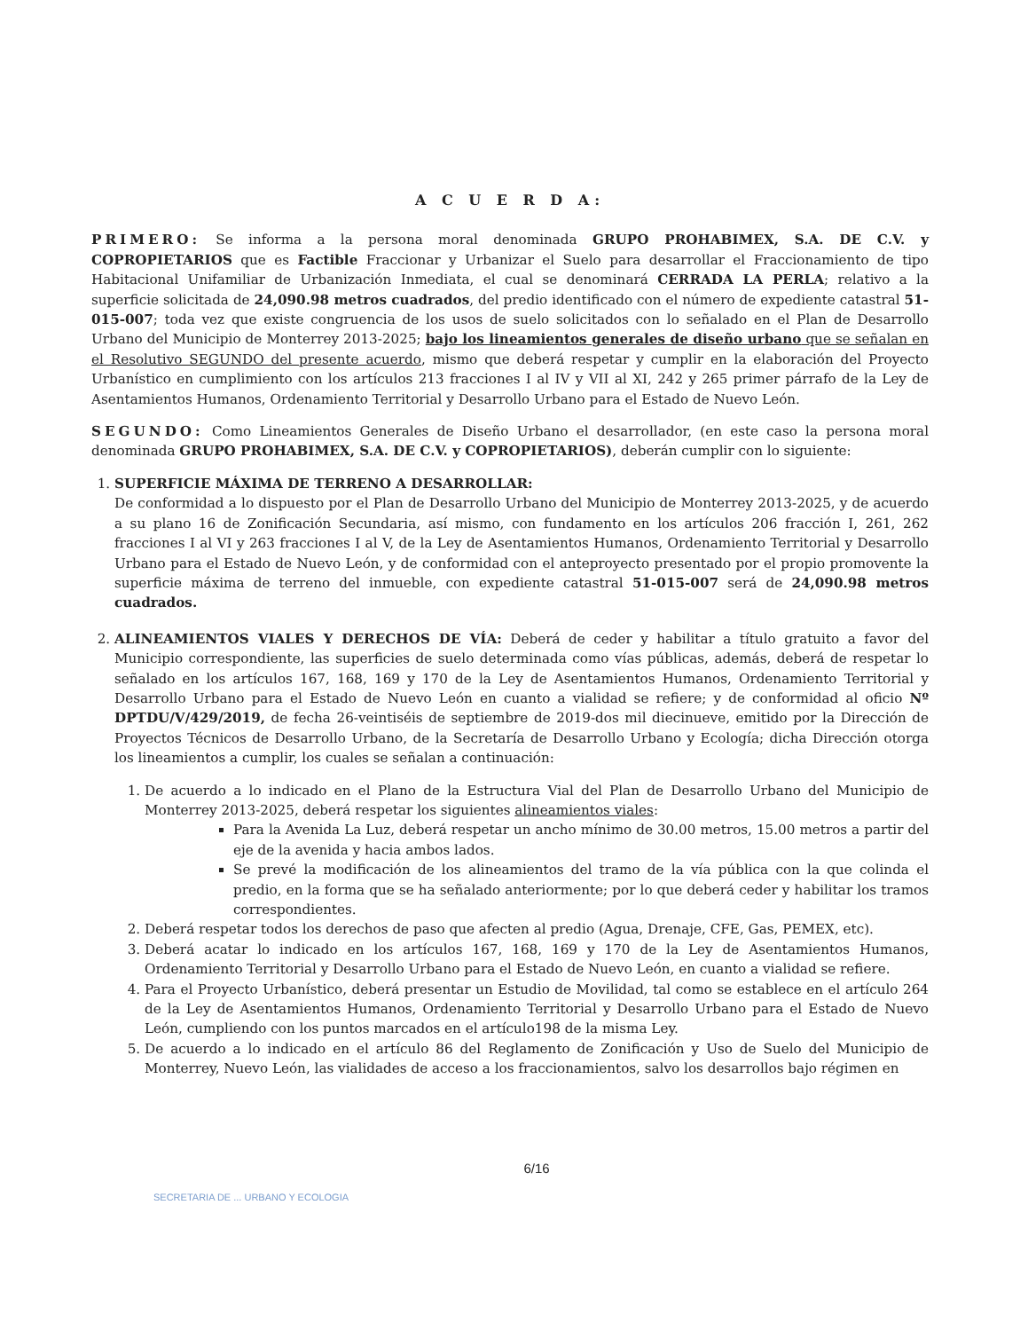A C U E R D A:
PRIMERO: Se informa a la persona moral denominada GRUPO PROHABIMEX, S.A. DE C.V. y COPROPIETARIOS que es Factible Fraccionar y Urbanizar el Suelo para desarrollar el Fraccionamiento de tipo Habitacional Unifamiliar de Urbanización Inmediata, el cual se denominará CERRADA LA PERLA; relativo a la superficie solicitada de 24,090.98 metros cuadrados, del predio identificado con el número de expediente catastral 51-015-007; toda vez que existe congruencia de los usos de suelo solicitados con lo señalado en el Plan de Desarrollo Urbano del Municipio de Monterrey 2013-2025; bajo los lineamientos generales de diseño urbano que se señalan en el Resolutivo SEGUNDO del presente acuerdo, mismo que deberá respetar y cumplir en la elaboración del Proyecto Urbanístico en cumplimiento con los artículos 213 fracciones I al IV y VII al XI, 242 y 265 primer párrafo de la Ley de Asentamientos Humanos, Ordenamiento Territorial y Desarrollo Urbano para el Estado de Nuevo León.
SEGUNDO: Como Lineamientos Generales de Diseño Urbano el desarrollador, (en este caso la persona moral denominada GRUPO PROHABIMEX, S.A. DE C.V. y COPROPIETARIOS), deberán cumplir con lo siguiente:
1. SUPERFICIE MÁXIMA DE TERRENO A DESARROLLAR:
De conformidad a lo dispuesto por el Plan de Desarrollo Urbano del Municipio de Monterrey 2013-2025, y de acuerdo a su plano 16 de Zonificación Secundaria, así mismo, con fundamento en los artículos 206 fracción I, 261, 262 fracciones I al VI y 263 fracciones I al V, de la Ley de Asentamientos Humanos, Ordenamiento Territorial y Desarrollo Urbano para el Estado de Nuevo León, y de conformidad con el anteproyecto presentado por el propio promovente la superficie máxima de terreno del inmueble, con expediente catastral 51-015-007 será de 24,090.98 metros cuadrados.
2. ALINEAMIENTOS VIALES Y DERECHOS DE VÍA: Deberá de ceder y habilitar a título gratuito a favor del Municipio correspondiente, las superficies de suelo determinada como vías públicas, además, deberá de respetar lo señalado en los artículos 167, 168, 169 y 170 de la Ley de Asentamientos Humanos, Ordenamiento Territorial y Desarrollo Urbano para el Estado de Nuevo León en cuanto a vialidad se refiere; y de conformidad al oficio Nº DPTDU/V/429/2019, de fecha 26-veintiséis de septiembre de 2019-dos mil diecinueve, emitido por la Dirección de Proyectos Técnicos de Desarrollo Urbano, de la Secretaría de Desarrollo Urbano y Ecología; dicha Dirección otorga los lineamientos a cumplir, los cuales se señalan a continuación:
1. De acuerdo a lo indicado en el Plano de la Estructura Vial del Plan de Desarrollo Urbano del Municipio de Monterrey 2013-2025, deberá respetar los siguientes alineamientos viales:
Para la Avenida La Luz, deberá respetar un ancho mínimo de 30.00 metros, 15.00 metros a partir del eje de la avenida y hacia ambos lados.
Se prevé la modificación de los alineamientos del tramo de la vía pública con la que colinda el predio, en la forma que se ha señalado anteriormente; por lo que deberá ceder y habilitar los tramos correspondientes.
2. Deberá respetar todos los derechos de paso que afecten al predio (Agua, Drenaje, CFE, Gas, PEMEX, etc).
3. Deberá acatar lo indicado en los artículos 167, 168, 169 y 170 de la Ley de Asentamientos Humanos, Ordenamiento Territorial y Desarrollo Urbano para el Estado de Nuevo León, en cuanto a vialidad se refiere.
4. Para el Proyecto Urbanístico, deberá presentar un Estudio de Movilidad, tal como se establece en el artículo 264 de la Ley de Asentamientos Humanos, Ordenamiento Territorial y Desarrollo Urbano para el Estado de Nuevo León, cumpliendo con los puntos marcados en el artículo198 de la misma Ley.
5. De acuerdo a lo indicado en el artículo 86 del Reglamento de Zonificación y Uso de Suelo del Municipio de Monterrey, Nuevo León, las vialidades de acceso a los fraccionamientos, salvo los desarrollos bajo régimen en
6/16
SECRETARIA DE ... URBANO Y ECOLOGIA